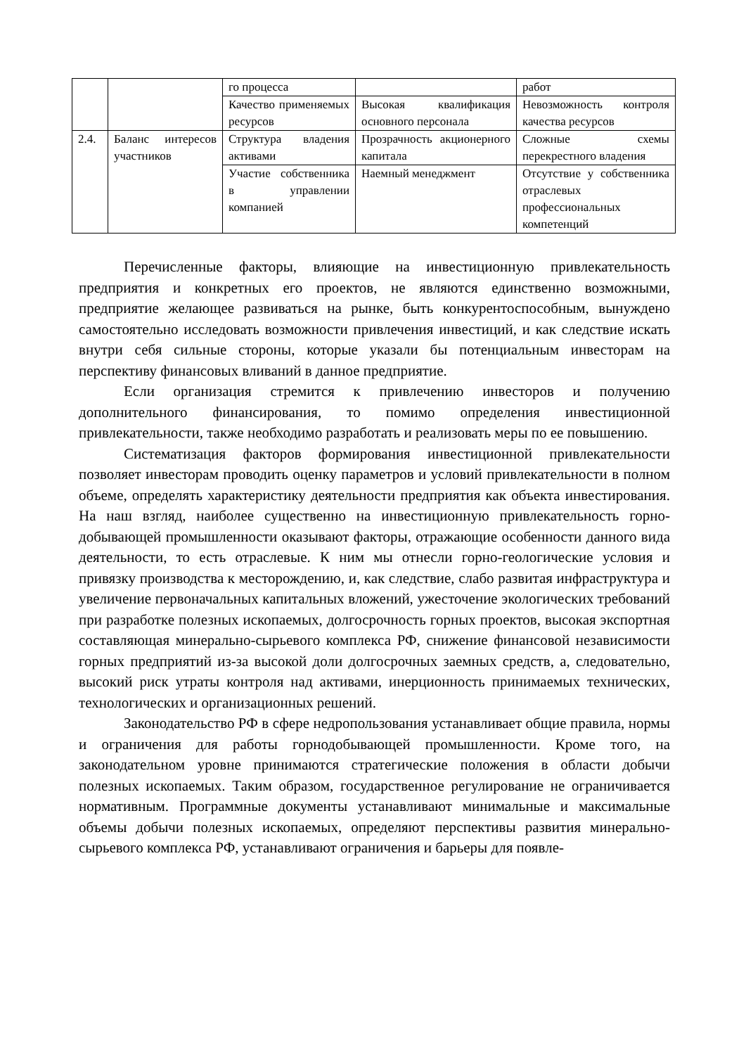| | | го процесса | | работ |
| | | Качество применяемых ресурсов | Высокая квалификация основного персонала | Невозможность контроля качества ресурсов |
| 2.4. | Баланс интересов участников | Структура владения активами | Прозрачность акционерного капитала | Сложные схемы перекрестного владения |
| | | Участие собственника в управлении компанией | Наемный менеджмент | Отсутствие у собственника отраслевых профессиональных компетенций |
Перечисленные факторы, влияющие на инвестиционную привлекательность предприятия и конкретных его проектов, не являются единственно возможными, предприятие желающее развиваться на рынке, быть конкурентоспособным, вынуждено самостоятельно исследовать возможности привлечения инвестиций, и как следствие искать внутри себя сильные стороны, которые указали бы потенциальным инвесторам на перспективу финансовых вливаний в данное предприятие.
Если организация стремится к привлечению инвесторов и получению дополнительного финансирования, то помимо определения инвестиционной привлекательности, также необходимо разработать и реализовать меры по ее повышению.
Систематизация факторов формирования инвестиционной привлекательности позволяет инвесторам проводить оценку параметров и условий привлекательности в полном объеме, определять характеристику деятельности предприятия как объекта инвестирования. На наш взгляд, наиболее существенно на инвестиционную привлекательность горно-добывающей промышленности оказывают факторы, отражающие особенности данного вида деятельности, то есть отраслевые. К ним мы отнесли горно-геологические условия и привязку производства к месторождению, и, как следствие, слабо развитая инфраструктура и увеличение первоначальных капитальных вложений, ужесточение экологических требований при разработке полезных ископаемых, долгосрочность горных проектов, высокая экспортная составляющая минерально-сырьевого комплекса РФ, снижение финансовой независимости горных предприятий из-за высокой доли долгосрочных заемных средств, а, следовательно, высокий риск утраты контроля над активами, инерционность принимаемых технических, технологических и организационных решений.
Законодательство РФ в сфере недропользования устанавливает общие правила, нормы и ограничения для работы горнодобывающей промышленности. Кроме того, на законодательном уровне принимаются стратегические положения в области добычи полезных ископаемых. Таким образом, государственное регулирование не ограничивается нормативным. Программные документы устанавливают минимальные и максимальные объемы добычи полезных ископаемых, определяют перспективы развития минерально-сырьевого комплекса РФ, устанавливают ограничения и барьеры для появле-